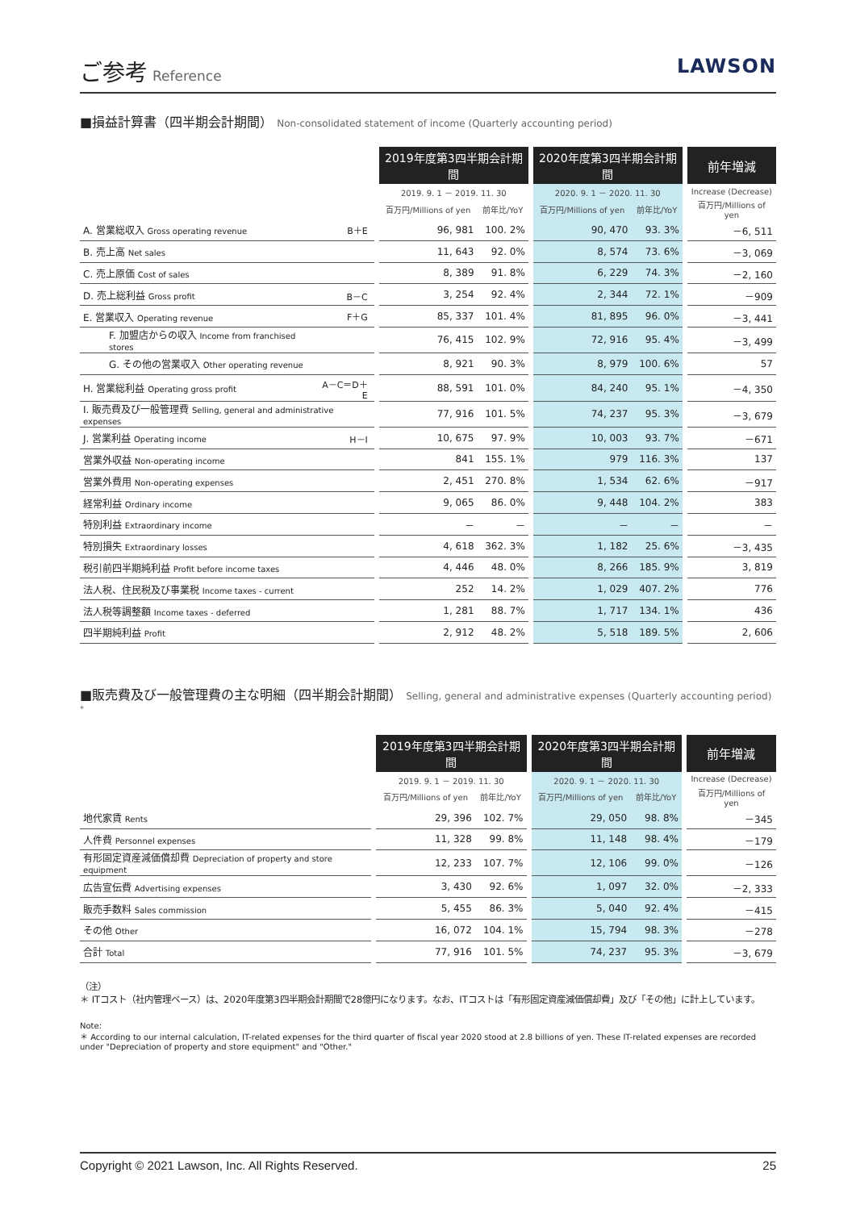ご参考 Reference
LAWSON
■損益計算書（四半期会計期間） Non-consolidated statement of income (Quarterly accounting period)
| | | | 2019年度第3四半期会計期間 | | | 2020年度第3四半期会計期間 | | | 前年増減 |
| --- | --- | --- | --- | --- | --- | --- | --- | --- | --- |
| | | | 2019. 9. 1 － 2019. 11. 30 | | | 2020. 9. 1 － 2020. 11. 30 | | | Increase (Decrease) |
| | | | 百万円/Millions of yen | 前年比/YoY | | 百万円/Millions of yen | 前年比/YoY | | 百万円/Millions of yen |
| A. 営業総収入 Gross operating revenue | B＋E | | 96, 981 | 100. 2% | | 90, 470 | 93. 3% | | －6, 511 |
| B. 売上高 Net sales | | | 11, 643 | 92. 0% | | 8, 574 | 73. 6% | | －3, 069 |
| C. 売上原価 Cost of sales | | | 8, 389 | 91. 8% | | 6, 229 | 74. 3% | | －2, 160 |
| D. 売上総利益 Gross profit | B－C | | 3, 254 | 92. 4% | | 2, 344 | 72. 1% | | －909 |
| E. 営業収入 Operating revenue | F＋G | | 85, 337 | 101. 4% | | 81, 895 | 96. 0% | | －3, 441 |
| F. 加盟店からの収入 Income from franchised stores | | | 76, 415 | 102. 9% | | 72, 916 | 95. 4% | | －3, 499 |
| G. その他の営業収入 Other operating revenue | | | 8, 921 | 90. 3% | | 8, 979 | 100. 6% | | 57 |
| H. 営業総利益 Operating gross profit | A－C＝D＋E | | 88, 591 | 101. 0% | | 84, 240 | 95. 1% | | －4, 350 |
| I. 販売費及び一般管理費 Selling, general and administrative expenses | | | 77, 916 | 101. 5% | | 74, 237 | 95. 3% | | －3, 679 |
| J. 営業利益 Operating income | H－I | | 10, 675 | 97. 9% | | 10, 003 | 93. 7% | | －671 |
| 営業外収益 Non-operating income | | | 841 | 155. 1% | | 979 | 116. 3% | | 137 |
| 営業外費用 Non-operating expenses | | | 2, 451 | 270. 8% | | 1, 534 | 62. 6% | | －917 |
| 経常利益 Ordinary income | | | 9, 065 | 86. 0% | | 9, 448 | 104. 2% | | 383 |
| 特別利益 Extraordinary income | | | － | － | | － | － | | － |
| 特別損失 Extraordinary losses | | | 4, 618 | 362. 3% | | 1, 182 | 25. 6% | | －3, 435 |
| 税引前四半期純利益 Profit before income taxes | | | 4, 446 | 48. 0% | | 8, 266 | 185. 9% | | 3, 819 |
| 法人税、住民税及び事業税 Income taxes - current | | | 252 | 14. 2% | | 1, 029 | 407. 2% | | 776 |
| 法人税等調整額 Income taxes - deferred | | | 1, 281 | 88. 7% | | 1, 717 | 134. 1% | | 436 |
| 四半期純利益 Profit | | | 2, 912 | 48. 2% | | 5, 518 | 189. 5% | | 2, 606 |
■販売費及び一般管理費の主な明細（四半期会計期間） Selling, general and administrative expenses (Quarterly accounting period) <sup>*</sup>
| | | 2019年度第3四半期会計期間 | | | 2020年度第3四半期会計期間 | | | 前年増減 |
| --- | --- | --- | --- | --- | --- | --- | --- | --- |
| | | 2019. 9. 1 － 2019. 11. 30 | | | 2020. 9. 1 － 2020. 11. 30 | | | Increase (Decrease) |
| | | 百万円/Millions of yen | 前年比/YoY | | 百万円/Millions of yen | 前年比/YoY | | 百万円/Millions of yen |
| 地代家賃 Rents | | 29, 396 | 102. 7% | | 29, 050 | 98. 8% | | －345 |
| 人件費 Personnel expenses | | 11, 328 | 99. 8% | | 11, 148 | 98. 4% | | －179 |
| 有形固定資産減価償却費 Depreciation of property and store equipment | | 12, 233 | 107. 7% | | 12, 106 | 99. 0% | | －126 |
| 広告宣伝費 Advertising expenses | | 3, 430 | 92. 6% | | 1, 097 | 32. 0% | | －2, 333 |
| 販売手数料 Sales commission | | 5, 455 | 86. 3% | | 5, 040 | 92. 4% | | －415 |
| その他 Other | | 16, 072 | 104. 1% | | 15, 794 | 98. 3% | | －278 |
| 合計 Total | | 77, 916 | 101. 5% | | 74, 237 | 95. 3% | | －3, 679 |
（注）
＊ ITコスト（社内管理ベース）は、2020年度第3四半期会計期間で28億円になります。なお、ITコストは「有形固定資産減価償却費」及び「その他」に計上しています。
Note:
＊ According to our internal calculation, IT-related expenses for the third quarter of fiscal year 2020 stood at 2.8 billions of yen. These IT-related expenses are recorded under "Depreciation of property and store equipment" and "Other."
Copyright © 2021 Lawson, Inc. All Rights Reserved. 25